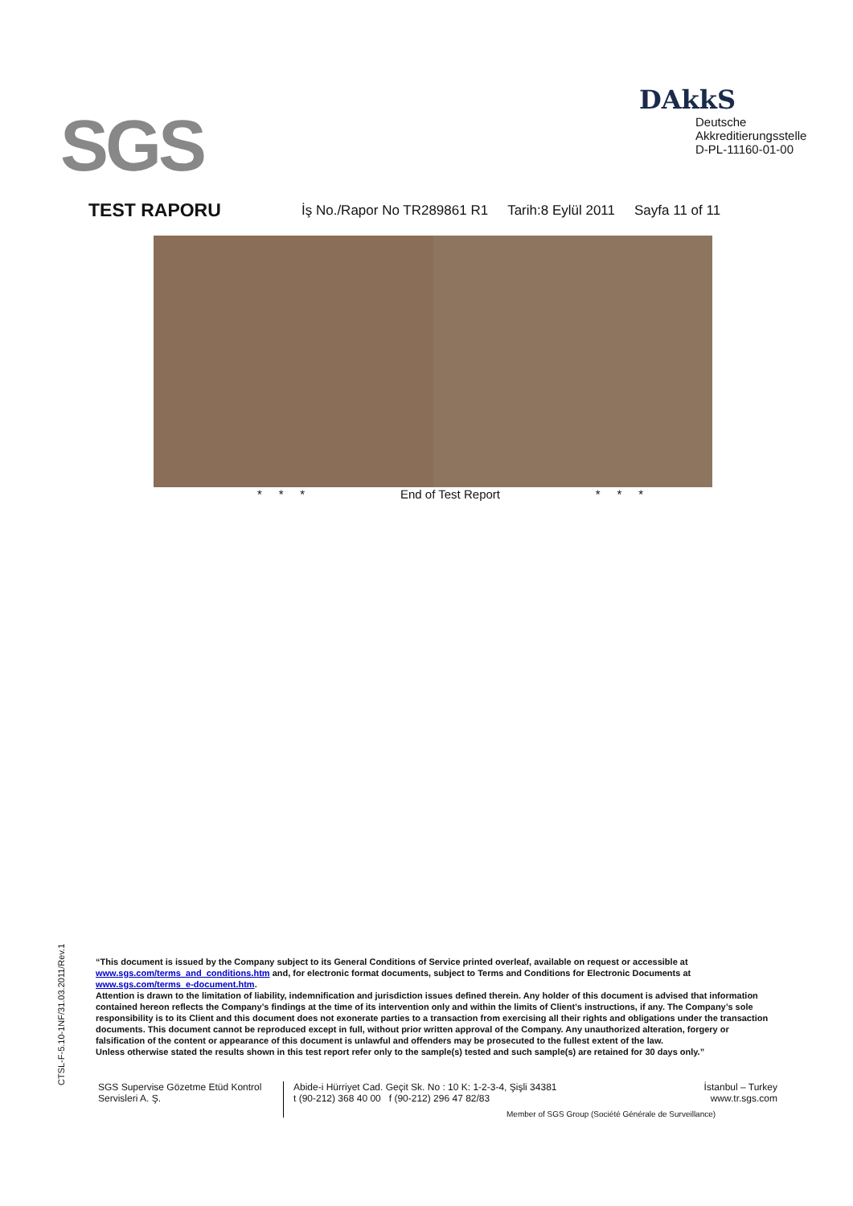SGS
DAkkS
Deutsche
Akkreditierungsstelle
D-PL-11160-01-00
TEST RAPORU
İş No./Rapor No TR289861 R1 Tarih:8 Eylül 2011 Sayfa 11 of 11
* * * End of Test Report * * *
CTSL-F-5.10-1NF/31.03.2011/Rev.1
“This document is issued by the Company subject to its General Conditions of Service printed overleaf, available on request or accessible at www.sgs.com/terms_and_conditions.htm and, for electronic format documents, subject to Terms and Conditions for Electronic Documents at www.sgs.com/terms_e-document.htm.
Attention is drawn to the limitation of liability, indemnification and jurisdiction issues defined therein. Any holder of this document is advised that information contained hereon reflects the Company’s findings at the time of its intervention only and within the limits of Client’s instructions, if any. The Company’s sole responsibility is to its Client and this document does not exonerate parties to a transaction from exercising all their rights and obligations under the transaction documents. This document cannot be reproduced except in full, without prior written approval of the Company. Any unauthorized alteration, forgery or falsification of the content or appearance of this document is unlawful and offenders may be prosecuted to the fullest extent of the law.
Unless otherwise stated the results shown in this test report refer only to the sample(s) tested and such sample(s) are retained for 30 days only.”
SGS Supervise Gözetme Etüd Kontrol
Servisleri A. Ş.
Abide-i Hürriyet Cad. Geçit Sk. No : 10 K: 1-2-3-4, Şişli 34381
t (90-212) 368 40 00 f (90-212) 296 47 82/83
İstanbul – Turkey
www.tr.sgs.com
Member of SGS Group (Société Générale de Surveillance)